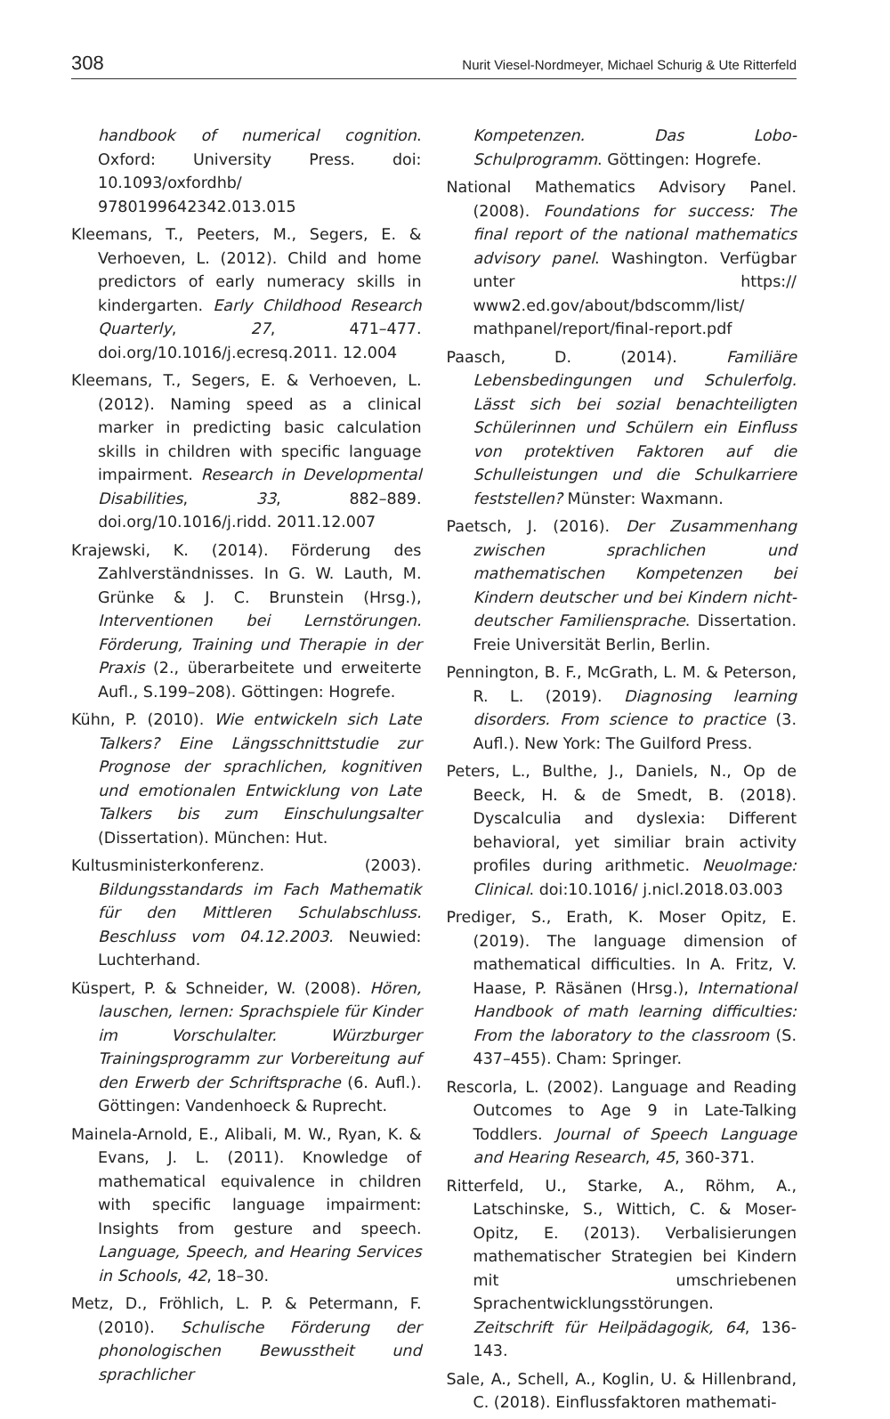308 Nurit Viesel-Nordmeyer, Michael Schurig & Ute Ritterfeld
handbook of numerical cognition. Oxford: University Press. doi: 10.1093/oxfordhb/ 9780199642342.013.015
Kleemans, T., Peeters, M., Segers, E. & Verhoeven, L. (2012). Child and home predictors of early numeracy skills in kindergarten. Early Childhood Research Quarterly, 27, 471–477. doi.org/10.1016/j.ecresq.2011. 12.004
Kleemans, T., Segers, E. & Verhoeven, L. (2012). Naming speed as a clinical marker in predicting basic calculation skills in children with specific language impairment. Research in Developmental Disabilities, 33, 882–889. doi.org/10.1016/j.ridd. 2011.12.007
Krajewski, K. (2014). Förderung des Zahlverständnisses. In G. W. Lauth, M. Grünke & J. C. Brunstein (Hrsg.), Interventionen bei Lernstörungen. Förderung, Training und Therapie in der Praxis (2., überarbeitete und erweiterte Aufl., S.199–208). Göttingen: Hogrefe.
Kühn, P. (2010). Wie entwickeln sich Late Talkers? Eine Längsschnittstudie zur Prognose der sprachlichen, kognitiven und emotionalen Entwicklung von Late Talkers bis zum Einschulungsalter (Dissertation). München: Hut.
Kultusministerkonferenz. (2003). Bildungsstandards im Fach Mathematik für den Mittleren Schulabschluss. Beschluss vom 04.12.2003. Neuwied: Luchterhand.
Küspert, P. & Schneider, W. (2008). Hören, lauschen, lernen: Sprachspiele für Kinder im Vorschulalter. Würzburger Trainingsprogramm zur Vorbereitung auf den Erwerb der Schriftsprache (6. Aufl.). Göttingen: Vandenhoeck & Ruprecht.
Mainela-Arnold, E., Alibali, M. W., Ryan, K. & Evans, J. L. (2011). Knowledge of mathematical equivalence in children with specific language impairment: Insights from gesture and speech. Language, Speech, and Hearing Services in Schools, 42, 18–30.
Metz, D., Fröhlich, L. P. & Petermann, F. (2010). Schulische Förderung der phonologischen Bewusstheit und sprachlicher
Kompetenzen. Das Lobo-Schulprogramm. Göttingen: Hogrefe.
National Mathematics Advisory Panel. (2008). Foundations for success: The final report of the national mathematics advisory panel. Washington. Verfügbar unter https:// www2.ed.gov/about/bdscomm/list/ mathpanel/report/final-report.pdf
Paasch, D. (2014). Familiäre Lebensbedingungen und Schulerfolg. Lässt sich bei sozial benachteiligten Schülerinnen und Schülern ein Einfluss von protektiven Faktoren auf die Schulleistungen und die Schulkarriere feststellen? Münster: Waxmann.
Paetsch, J. (2016). Der Zusammenhang zwischen sprachlichen und mathematischen Kompetenzen bei Kindern deutscher und bei Kindern nicht-deutscher Familiensprache. Dissertation. Freie Universität Berlin, Berlin.
Pennington, B. F., McGrath, L. M. & Peterson, R. L. (2019). Diagnosing learning disorders. From science to practice (3. Aufl.). New York: The Guilford Press.
Peters, L., Bulthe, J., Daniels, N., Op de Beeck, H. & de Smedt, B. (2018). Dyscalculia and dyslexia: Different behavioral, yet similiar brain activity profiles during arithmetic. NeuoImage: Clinical. doi:10.1016/ j.nicl.2018.03.003
Prediger, S., Erath, K. Moser Opitz, E. (2019). The language dimension of mathematical difficulties. In A. Fritz, V. Haase, P. Räsänen (Hrsg.), International Handbook of math learning difficulties: From the laboratory to the classroom (S. 437–455). Cham: Springer.
Rescorla, L. (2002). Language and Reading Outcomes to Age 9 in Late-Talking Toddlers. Journal of Speech Language and Hearing Research, 45, 360-371.
Ritterfeld, U., Starke, A., Röhm, A., Latschinske, S., Wittich, C. & Moser-Opitz, E. (2013). Verbalisierungen mathematischer Strategien bei Kindern mit umschriebenen Sprachentwicklungsstörungen. Zeitschrift für Heilpädagogik, 64, 136-143.
Sale, A., Schell, A., Koglin, U. & Hillenbrand, C. (2018). Einflussfaktoren mathemati-